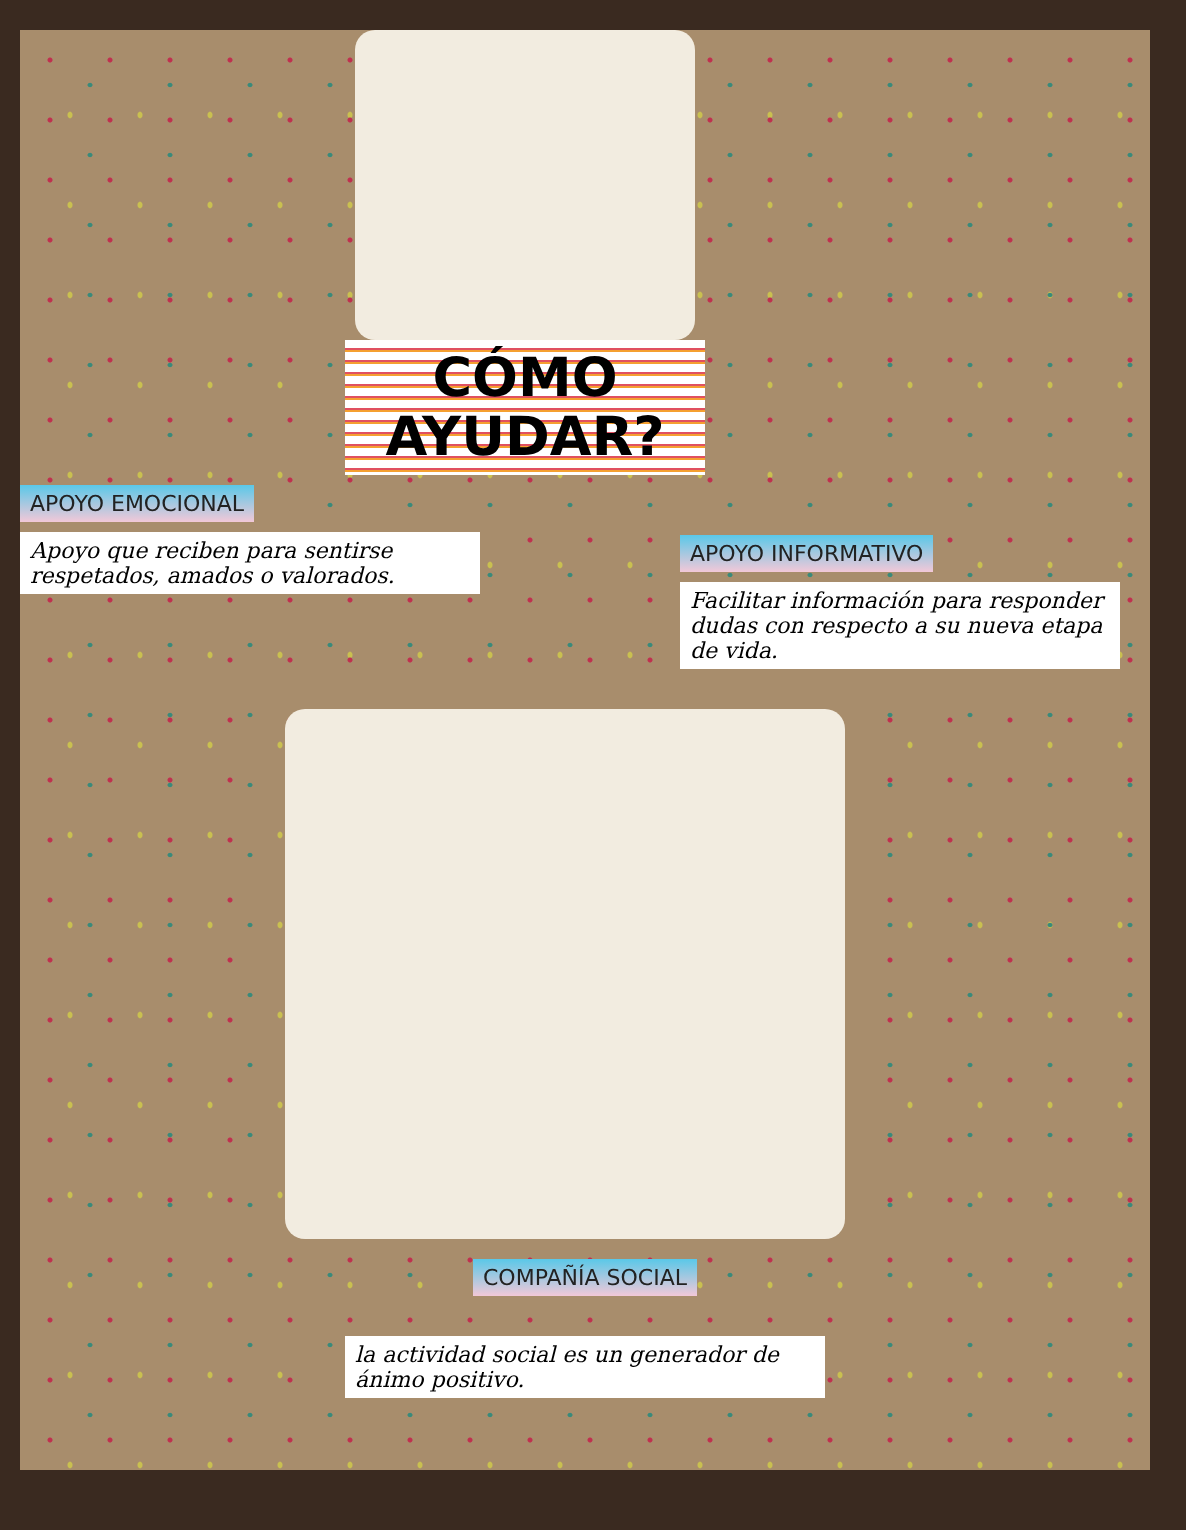CÓMO
AYUDAR?
APOYO EMOCIONAL
Apoyo que reciben para sentirse respetados, amados o valorados.
APOYO INFORMATIVO
Facilitar información para responder dudas con respecto a su nueva etapa de vida.
COMPAÑÍA SOCIAL
la actividad social es un generador de ánimo positivo.